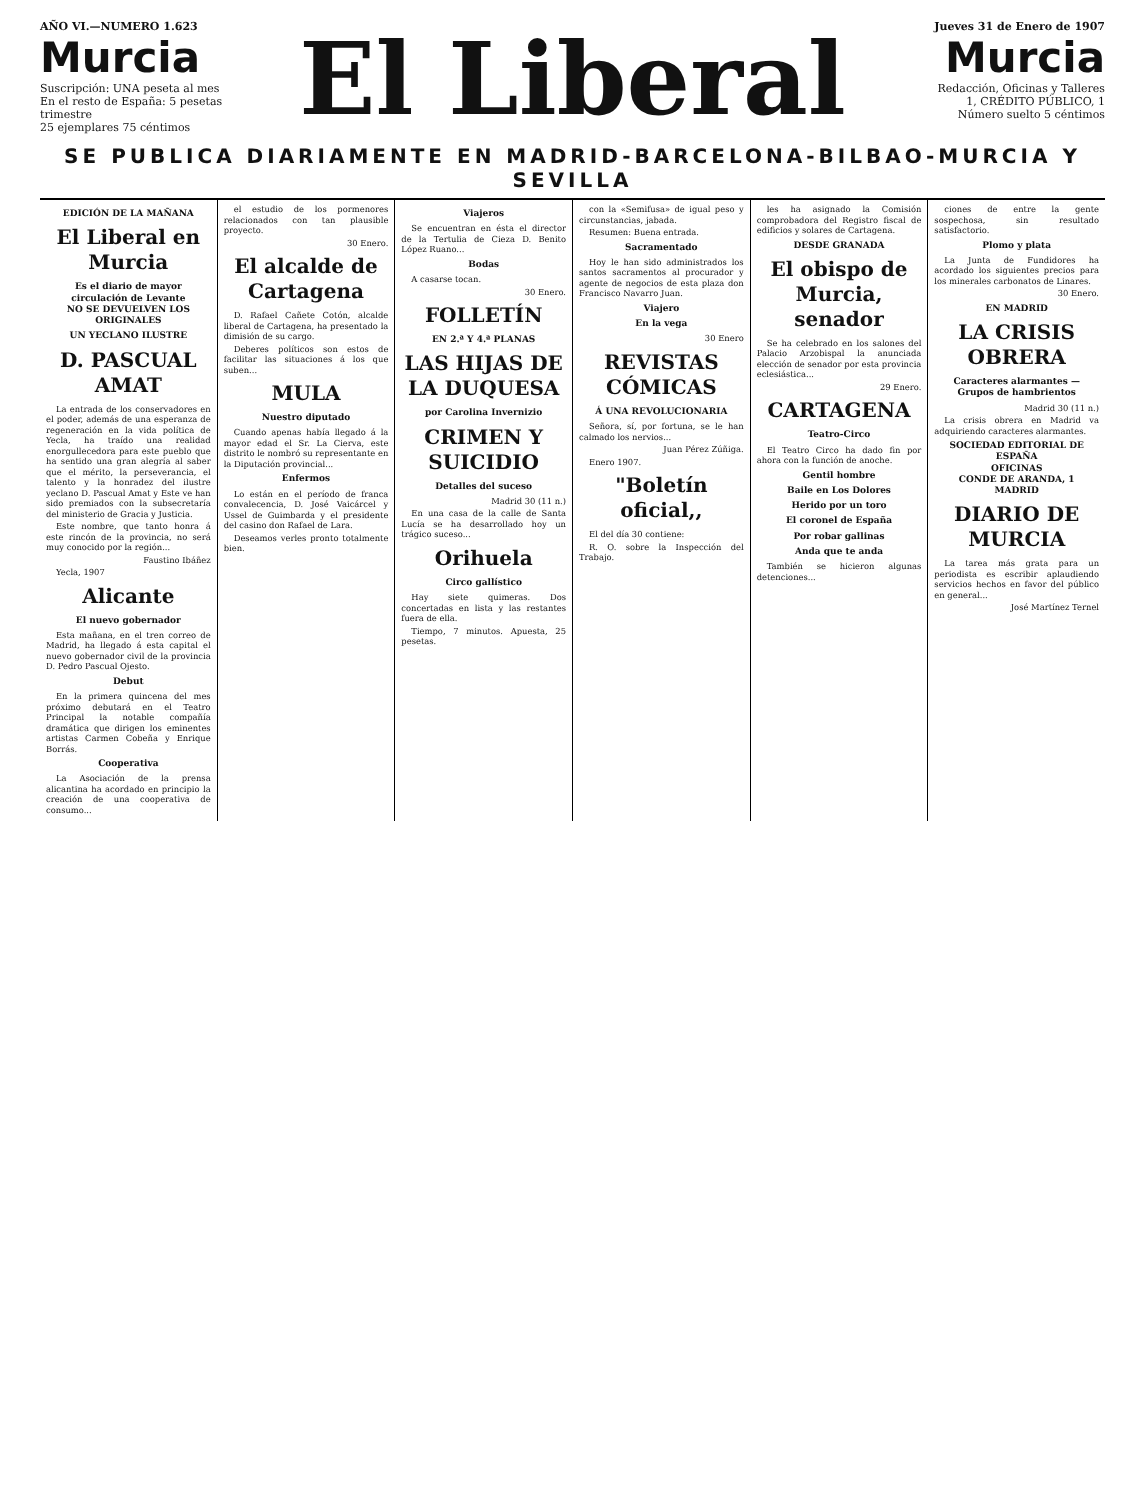AÑO VI.—NUMERO 1.623
Murcia
Suscripción: UNA peseta al mes
En el resto de España: 5 pesetas trimestre
25 ejemplares 75 céntimos
El Liberal
Jueves 31 de Enero de 1907
Murcia
Redacción, Oficinas y Talleres
1, CRÉDITO PÚBLICO, 1
Número suelto 5 céntimos
SE PUBLICA DIARIAMENTE EN MADRID-BARCELONA-BILBAO-MURCIA Y SEVILLA
EDICIÓN DE LA MAÑANA
El Liberal en Murcia
Es el diario de mayor circulación de Levante
NO SE DEVUELVEN LOS ORIGINALES
UN YECLANO ILUSTRE
D. PASCUAL AMAT
La entrada de los conservadores en el poder, además de una esperanza de regeneración en la vida política de Yecla, ha traído una realidad enorgullecedora para este pueblo que ha sentido una gran alegría al saber que el mérito, la perseverancia, el talento y la honradez del ilustre yeclano D. Pascual Amat y Este ve han sido premiados con la subsecretaría del ministerio de Gracia y Justicia.
Este nombre, que tanto honra á este rincón de la provincia, no será muy conocido por la región...
Faustino Ibáñez
Yecla, 1907
Alicante
El nuevo gobernador
Esta mañana, en el tren correo de Madrid, ha llegado á esta capital el nuevo gobernador civil de la provincia D. Pedro Pascual Ojesto.
Debut
En la primera quincena del mes próximo debutará en el Teatro Principal la notable compañía dramática que dirigen los eminentes artistas Carmen Cobeña y Enrique Borrás.
Cooperativa
La Asociación de la prensa alicantina ha acordado en principio la creación de una cooperativa de consumo...
el estudio de los pormenores relacionados con tan plausible proyecto.
30 Enero.
El alcalde de Cartagena
D. Rafael Cañete Cotón, alcalde liberal de Cartagena, ha presentado la dimisión de su cargo.
Deberes políticos son estos de facilitar las situaciones á los que suben...
MULA
Nuestro diputado
Cuando apenas había llegado á la mayor edad el Sr. La Cierva, este distrito le nombró su representante en la Diputación provincial...
Enfermos
Lo están en el período de franca convalecencia, D. José Vaicárcel y Ussel de Guimbarda y el presidente del casino don Rafael de Lara.
Deseamos verles pronto totalmente bien.
Viajeros
Se encuentran en ésta el director de la Tertulia de Cieza D. Benito López Ruano...
Bodas
A casarse tocan.
30 Enero.
FOLLETÍN
EN 2.ª Y 4.ª PLANAS
LAS HIJAS DE LA DUQUESA
por Carolina Invernizio
CRIMEN Y SUICIDIO
Detalles del suceso
Madrid 30 (11 n.)
En una casa de la calle de Santa Lucía se ha desarrollado hoy un trágico suceso...
Orihuela
Circo gallístico
Hay siete quimeras. Dos concertadas en lista y las restantes fuera de ella.
Tiempo, 7 minutos. Apuesta, 25 pesetas.
con la «Semifusa» de igual peso y circunstancias, jabada.
Resumen: Buena entrada.
Sacramentado
Hoy le han sido administrados los santos sacramentos al procurador y agente de negocios de esta plaza don Francisco Navarro Juan.
Viajero
En la vega
30 Enero
REVISTAS CÓMICAS
Á UNA REVOLUCIONARIA
Señora, sí, por fortuna, se le han calmado los nervios...
Juan Pérez Zúñiga.
Enero 1907.
"Boletín oficial,,
El del día 30 contiene:
R. O. sobre la Inspección del Trabajo.
les ha asignado la Comisión comprobadora del Registro fiscal de edificios y solares de Cartagena.
DESDE GRANADA
El obispo de Murcia, senador
Se ha celebrado en los salones del Palacio Arzobispal la anunciada elección de senador por esta provincia eclesiástica...
29 Enero.
CARTAGENA
Teatro-Circo
El Teatro Circo ha dado fin por ahora con la función de anoche.
Gentil hombre
Baile en Los Dolores
Herido por un toro
El coronel de España
Por robar gallinas
Anda que te anda
También se hicieron algunas detenciones...
ciones de entre la gente sospechosa, sin resultado satisfactorio.
Plomo y plata
La Junta de Fundidores ha acordado los siguientes precios para los minerales carbonatos de Linares.
30 Enero.
EN MADRID
LA CRISIS OBRERA
Caracteres alarmantes — Grupos de hambrientos
Madrid 30 (11 n.)
La crisis obrera en Madrid va adquiriendo caracteres alarmantes.
SOCIEDAD EDITORIAL DE ESPAÑA
OFICINAS
CONDE DE ARANDA, 1
MADRID
DIARIO DE MURCIA
La tarea más grata para un periodista es escribir aplaudiendo servicios hechos en favor del público en general...
José Martínez Ternel